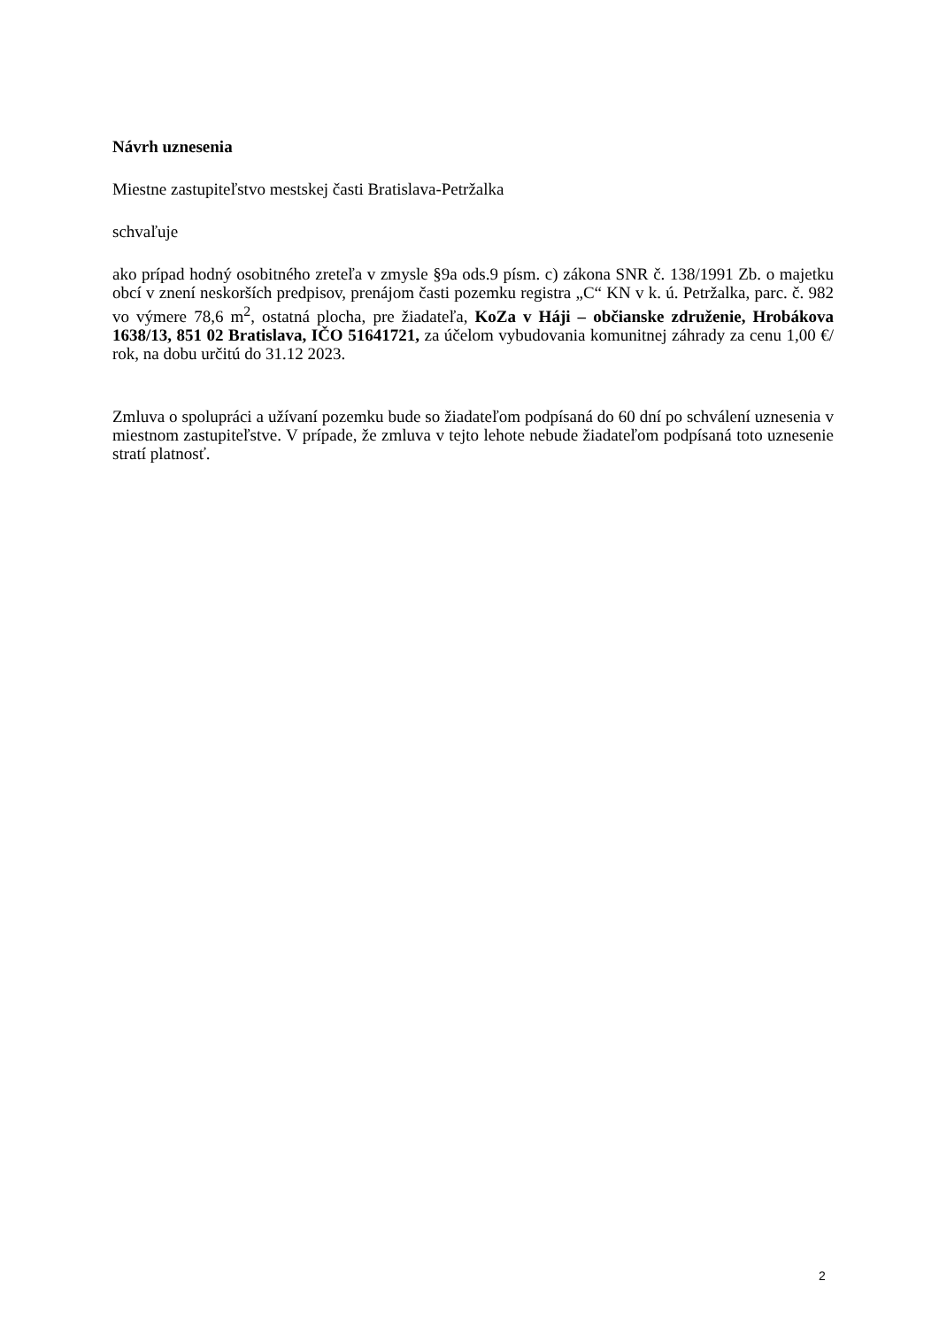Návrh uznesenia
Miestne zastupiteľstvo mestskej časti Bratislava-Petržalka
schvaľuje
ako prípad hodný osobitného zreteľa v zmysle §9a ods.9 písm. c) zákona SNR č. 138/1991 Zb. o majetku obcí v znení neskorších predpisov, prenájom časti pozemku registra „C“ KN v k. ú. Petržalka, parc. č. 982 vo výmere 78,6 m<sup>2</sup>, ostatná plocha, pre žiadateľa, KoZa v Háji – občianske združenie, Hrobákova 1638/13, 851 02 Bratislava, IČO 51641721, za účelom vybudovania komunitnej záhrady za cenu 1,00 €/ rok, na dobu určitú do 31.12 2023.
Zmluva o spolupráci a užívaní pozemku bude so žiadateľom podpísaná do 60 dní po schválení uznesenia v miestnom zastupiteľstve. V prípade, že zmluva v tejto lehote nebude žiadateľom podpísaná toto uznesenie stratí platnosť.
2